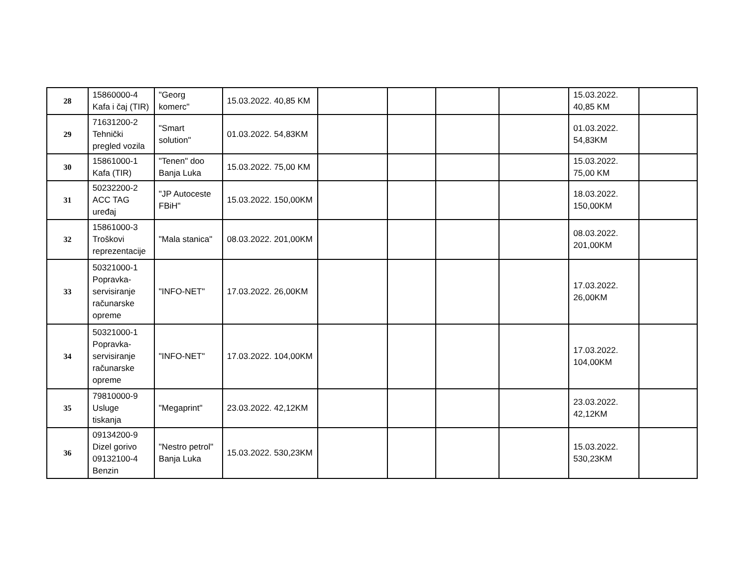| 28 | 15860000-4 Kafa i čaj (TIR) | "Georg komerc" | 15.03.2022. 40,85 KM | | | | | 15.03.2022. 40,85 KM | |
| 29 | 71631200-2 Tehnički pregled vozila | "Smart solution" | 01.03.2022. 54,83KM | | | | | 01.03.2022. 54,83KM | |
| 30 | 15861000-1 Kafa (TIR) | "Tenen" doo Banja Luka | 15.03.2022. 75,00 KM | | | | | 15.03.2022. 75,00 KM | |
| 31 | 50232200-2 ACC TAG uređaj | "JP Autoceste FBiH" | 15.03.2022. 150,00KM | | | | | 18.03.2022. 150,00KM | |
| 32 | 15861000-3 Troškovi reprezentacije | "Mala stanica" | 08.03.2022. 201,00KM | | | | | 08.03.2022. 201,00KM | |
| 33 | 50321000-1 Popravka-servisiranje računarske opreme | "INFO-NET" | 17.03.2022. 26,00KM | | | | | 17.03.2022. 26,00KM | |
| 34 | 50321000-1 Popravka-servisiranje računarske opreme | "INFO-NET" | 17.03.2022. 104,00KM | | | | | 17.03.2022. 104,00KM | |
| 35 | 79810000-9 Usluge tiskanja | "Megaprint" | 23.03.2022. 42,12KM | | | | | 23.03.2022. 42,12KM | |
| 36 | 09134200-9 Dizel gorivo 09132100-4 Benzin | "Nestro petrol" Banja Luka | 15.03.2022. 530,23KM | | | | | 15.03.2022. 530,23KM | |